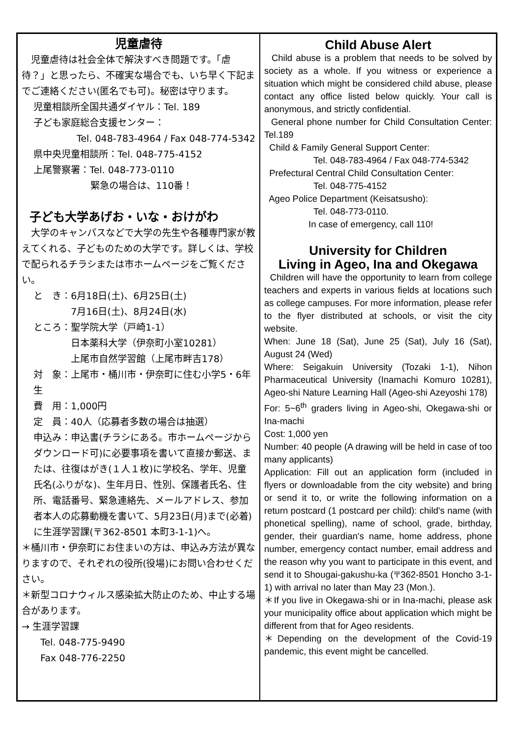児童虐待
　児童虐待は社会全体で解決すべき問題です。「虐待？」と思ったら、不確実な場合でも、いち早く下記までご連絡ください(匿名でも可)。秘密は守ります。
児童相談所全国共通ダイヤル：Tel. 189
子ども家庭総合支援センター：
Tel. 048-783-4964 / Fax 048-774-5342
県中央児童相談所：Tel. 048-775-4152
上尾警察署：Tel. 048-773-0110
緊急の場合は、110番！
子ども大学あげお・いな・おけがわ
　大学のキャンパスなどで大学の先生や各種専門家が教えてくれる、子どものための大学です。詳しくは、学校で配られるチラシまたは市ホームページをご覧ください。
と　き：6月18日(土)、6月25日(土)
　　　　7月16日(土)、8月24日(水)
ところ：聖学院大学（戸崎1-1）
　　　　日本薬科大学（伊奈町小室10281）
　　　　上尾市自然学習館（上尾市畔吉178）
対　象：上尾市・桶川市・伊奈町に住む小学5・6年生
費　用：1,000円
定　員：40人（応募者多数の場合は抽選）
申込み：申込書(チラシにある。市ホームページからダウンロード可)に必要事項を書いて直接か郵送、または、往復はがき(１人１枚)に学校名、学年、児童氏名(ふりがな)、生年月日、性別、保護者氏名、住所、電話番号、緊急連絡先、メールアドレス、参加者本人の応募動機を書いて、5月23日(月)まで(必着)に生涯学習課(〒362-8501 本町3-1-1)へ。
＊桶川市・伊奈町にお住まいの方は、申込み方法が異なりますので、それぞれの役所(役場)にお問い合わせください。
＊新型コロナウィルス感染拡大防止のため、中止する場合があります。
→ 生涯学習課
　　Tel. 048-775-9490
　　Fax 048-776-2250
Child Abuse Alert
Child abuse is a problem that needs to be solved by society as a whole. If you witness or experience a situation which might be considered child abuse, please contact any office listed below quickly. Your call is anonymous, and strictly confidential.
General phone number for Child Consultation Center: Tel.189
Child & Family General Support Center:
Tel. 048-783-4964 / Fax 048-774-5342
Prefectural Central Child Consultation Center:
Tel. 048-775-4152
Ageo Police Department (Keisatsusho):
Tel. 048-773-0110.
In case of emergency, call 110!
University for Children
Living in Ageo, Ina and Okegawa
Children will have the opportunity to learn from college teachers and experts in various fields at locations such as college campuses. For more information, please refer to the flyer distributed at schools, or visit the city website.
When: June 18 (Sat), June 25 (Sat), July 16 (Sat), August 24 (Wed)
Where: Seigakuin University (Tozaki 1-1), Nihon Pharmaceutical University (Inamachi Komuro 10281), Ageo-shi Nature Learning Hall (Ageo-shi Azeyoshi 178)
For: 5~6<sup>th</sup> graders living in Ageo-shi, Okegawa-shi or Ina-machi
Cost: 1,000 yen
Number: 40 people (A drawing will be held in case of too many applicants)
Application: Fill out an application form (included in flyers or downloadable from the city website) and bring or send it to, or write the following information on a return postcard (1 postcard per child): child's name (with phonetical spelling), name of school, grade, birthday, gender, their guardian's name, home address, phone number, emergency contact number, email address and the reason why you want to participate in this event, and send it to Shougai-gakushu-ka (〒362-8501 Honcho 3-1-1) with arrival no later than May 23 (Mon.).
＊If you live in Okegawa-shi or in Ina-machi, please ask your municipality office about application which might be different from that for Ageo residents.
＊Depending on the development of the Covid-19 pandemic, this event might be cancelled.